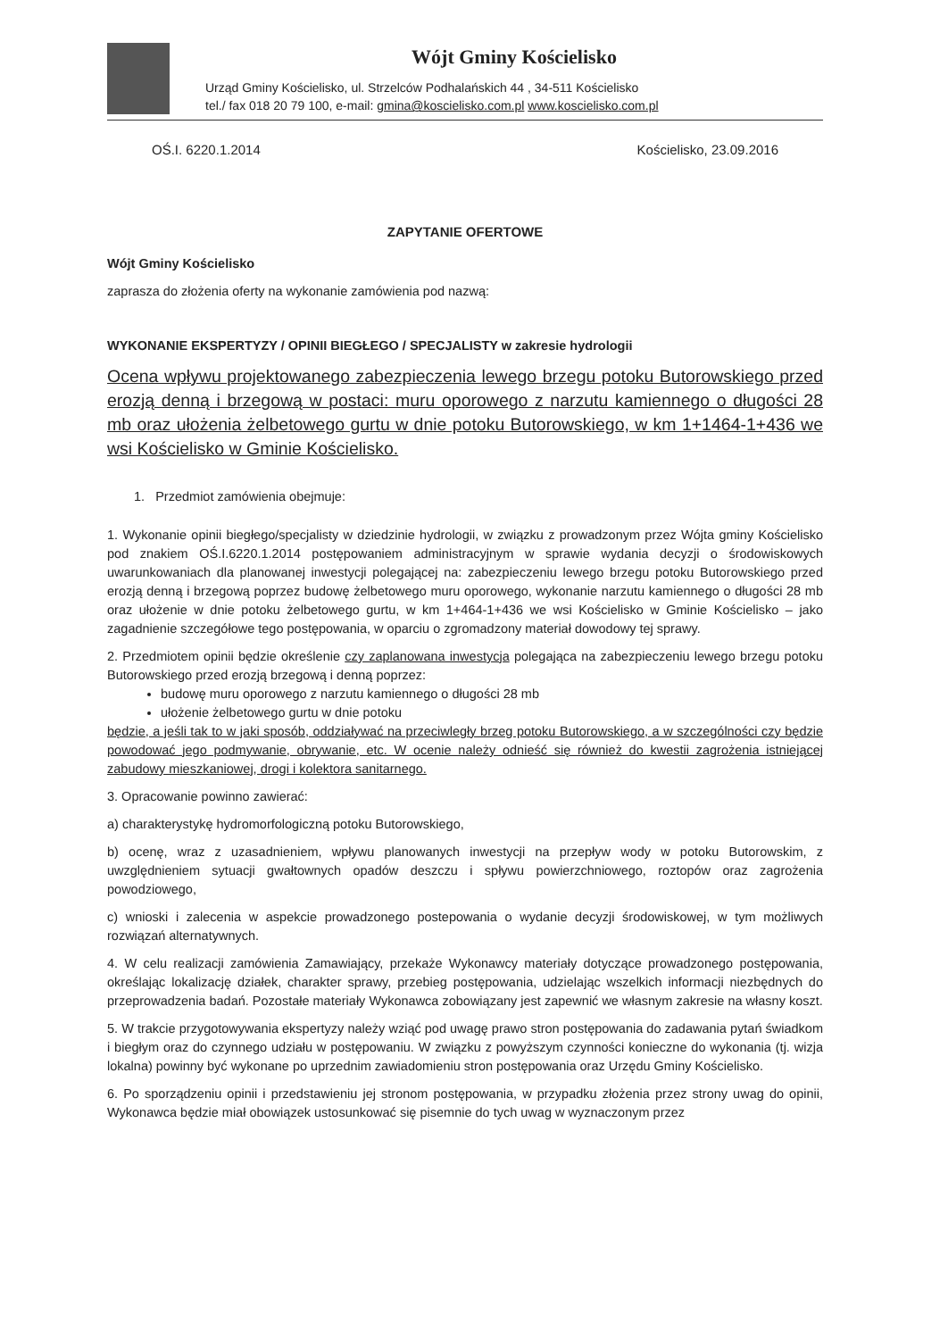Wójt Gminy Kościelisko
Urząd Gminy Kościelisko, ul. Strzelców Podhalańskich 44 , 34-511 Kościelisko
tel./ fax 018 20 79 100, e-mail: gmina@koscielisko.com.pl www.koscielisko.com.pl
OŚ.I. 6220.1.2014 Kościelisko, 23.09.2016
ZAPYTANIE OFERTOWE
Wójt Gminy Kościelisko
zaprasza do złożenia oferty na wykonanie zamówienia pod nazwą:
WYKONANIE EKSPERTYZY / OPINII BIEGŁEGO / SPECJALISTY w zakresie hydrologii
Ocena wpływu projektowanego zabezpieczenia lewego brzegu potoku Butorowskiego przed erozją denną i brzegową w postaci: muru oporowego z narzutu kamiennego o długości 28 mb oraz ułożenia żelbetowego gurtu w dnie potoku Butorowskiego, w km 1+1464-1+436 we wsi Kościelisko w Gminie Kościelisko.
1. Przedmiot zamówienia obejmuje:
1. Wykonanie opinii biegłego/specjalisty w dziedzinie hydrologii, w związku z prowadzonym przez Wójta gminy Kościelisko pod znakiem OŚ.I.6220.1.2014 postępowaniem administracyjnym w sprawie wydania decyzji o środowiskowych uwarunkowaniach dla planowanej inwestycji polegającej na: zabezpieczeniu lewego brzegu potoku Butorowskiego przed erozją denną i brzegową poprzez budowę żelbetowego muru oporowego, wykonanie narzutu kamiennego o długości 28 mb oraz ułożenie w dnie potoku żelbetowego gurtu, w km 1+464-1+436 we wsi Kościelisko w Gminie Kościelisko – jako zagadnienie szczegółowe tego postępowania, w oparciu o zgromadzony materiał dowodowy tej sprawy.
2. Przedmiotem opinii będzie określenie czy zaplanowana inwestycja polegająca na zabezpieczeniu lewego brzegu potoku Butorowskiego przed erozją brzegową i denną poprzez:
budowę muru oporowego z narzutu kamiennego o długości 28 mb
ułożenie żelbetowego gurtu w dnie potoku
będzie, a jeśli tak to w jaki sposób, oddziaływać na przeciwległy brzeg potoku Butorowskiego, a w szczególności czy będzie powodować jego podmywanie, obrywanie, etc. W ocenie należy odnieść się również do kwestii zagrożenia istniejącej zabudowy mieszkaniowej, drogi i kolektora sanitarnego.
3. Opracowanie powinno zawierać:
a) charakterystykę hydromorfologiczną potoku Butorowskiego,
b) ocenę, wraz z uzasadnieniem, wpływu planowanych inwestycji na przepływ wody w potoku Butorowskim, z uwzględnieniem sytuacji gwałtownych opadów deszczu i spływu powierzchniowego, roztopów oraz zagrożenia powodziowego,
c) wnioski i zalecenia w aspekcie prowadzonego postepowania o wydanie decyzji środowiskowej, w tym możliwych rozwiązań alternatywnych.
4. W celu realizacji zamówienia Zamawiający, przekaże Wykonawcy materiały dotyczące prowadzonego postępowania, określając lokalizację działek, charakter sprawy, przebieg postępowania, udzielając wszelkich informacji niezbędnych do przeprowadzenia badań. Pozostałe materiały Wykonawca zobowiązany jest zapewnić we własnym zakresie na własny koszt.
5. W trakcie przygotowywania ekspertyzy należy wziąć pod uwagę prawo stron postępowania do zadawania pytań świadkom i biegłym oraz do czynnego udziału w postępowaniu. W związku z powyższym czynności konieczne do wykonania (tj. wizja lokalna) powinny być wykonane po uprzednim zawiadomieniu stron postępowania oraz Urzędu Gminy Kościelisko.
6. Po sporządzeniu opinii i przedstawieniu jej stronom postępowania, w przypadku złożenia przez strony uwag do opinii, Wykonawca będzie miał obowiązek ustosunkować się pisemnie do tych uwag w wyznaczonym przez